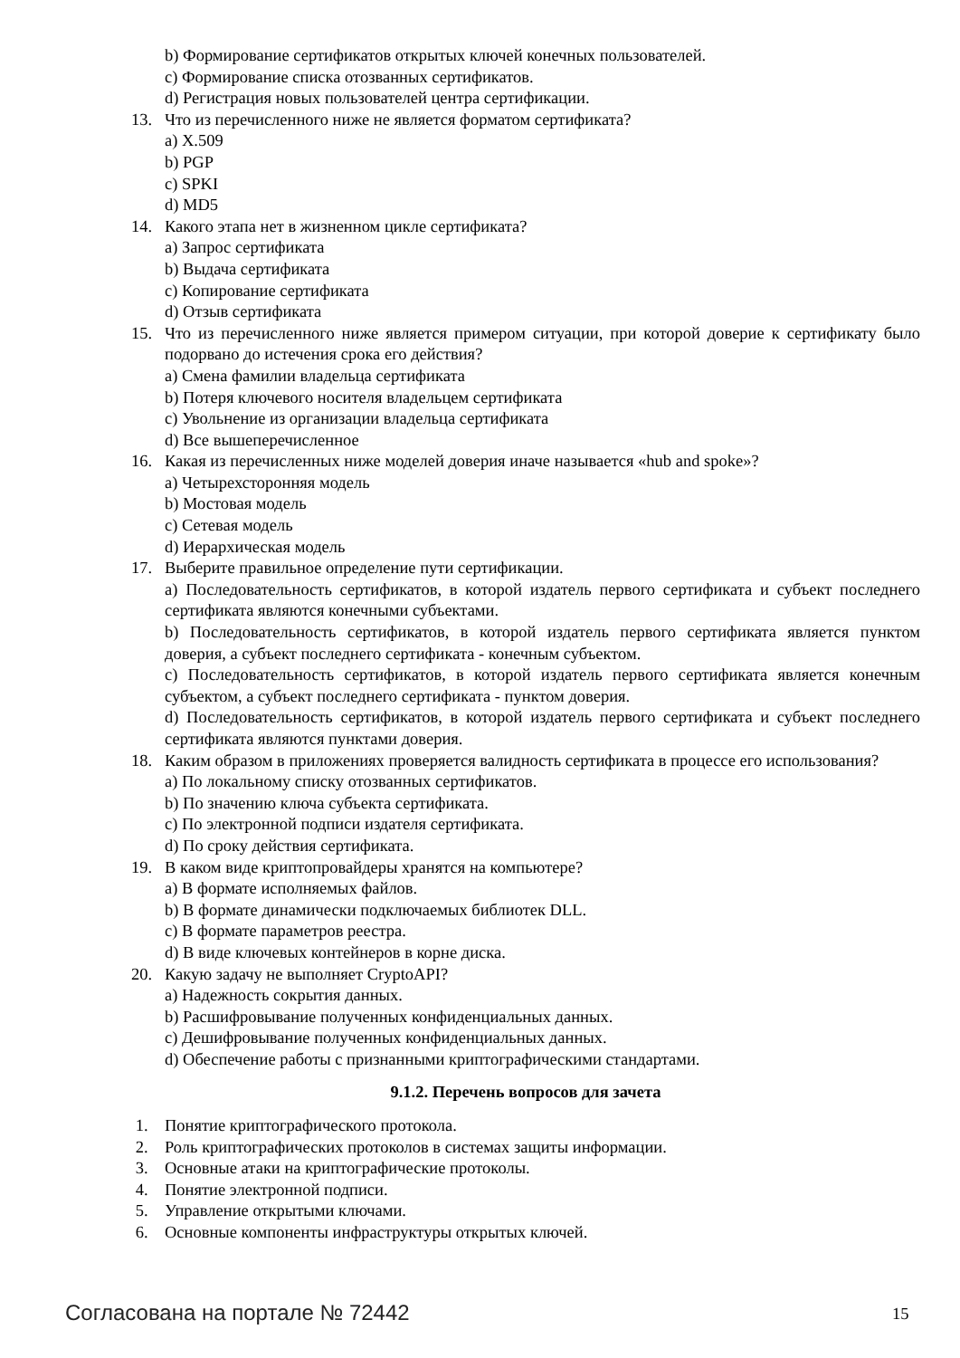b) Формирование сертификатов открытых ключей конечных пользователей.
c) Формирование списка отозванных сертификатов.
d) Регистрация новых пользователей центра сертификации.
13. Что из перечисленного ниже не является форматом сертификата?
a) X.509
b) PGP
c) SPKI
d) MD5
14. Какого этапа нет в жизненном цикле сертификата?
a) Запрос сертификата
b) Выдача сертификата
c) Копирование сертификата
d) Отзыв сертификата
15. Что из перечисленного ниже является примером ситуации, при которой доверие к сертификату было подорвано до истечения срока его действия?
a) Смена фамилии владельца сертификата
b) Потеря ключевого носителя владельцем сертификата
c) Увольнение из организации владельца сертификата
d) Все вышеперечисленное
16. Какая из перечисленных ниже моделей доверия иначе называется «hub and spoke»?
a) Четырехсторонняя модель
b) Мостовая модель
c) Сетевая модель
d) Иерархическая модель
17. Выберите правильное определение пути сертификации.
a) Последовательность сертификатов, в которой издатель первого сертификата и субъект последнего сертификата являются конечными субъектами.
b) Последовательность сертификатов, в которой издатель первого сертификата является пунктом доверия, а субъект последнего сертификата - конечным субъектом.
c) Последовательность сертификатов, в которой издатель первого сертификата является конечным субъектом, а субъект последнего сертификата - пунктом доверия.
d) Последовательность сертификатов, в которой издатель первого сертификата и субъект последнего сертификата являются пунктами доверия.
18. Каким образом в приложениях проверяется валидность сертификата в процессе его использования?
a) По локальному списку отозванных сертификатов.
b) По значению ключа субъекта сертификата.
c) По электронной подписи издателя сертификата.
d) По сроку действия сертификата.
19. В каком виде криптопровайдеры хранятся на компьютере?
a) В формате исполняемых файлов.
b) В формате динамически подключаемых библиотек DLL.
c) В формате параметров реестра.
d) В виде ключевых контейнеров в корне диска.
20. Какую задачу не выполняет CryptoAPI?
a) Надежность сокрытия данных.
b) Расшифровывание полученных конфиденциальных данных.
c) Дешифровывание полученных конфиденциальных данных.
d) Обеспечение работы с признанными криптографическими стандартами.
9.1.2. Перечень вопросов для зачета
1. Понятие криптографического протокола.
2. Роль криптографических протоколов в системах защиты информации.
3. Основные атаки на криптографические протоколы.
4. Понятие электронной подписи.
5. Управление открытыми ключами.
6. Основные компоненты инфраструктуры открытых ключей.
Согласована на портале № 72442 15